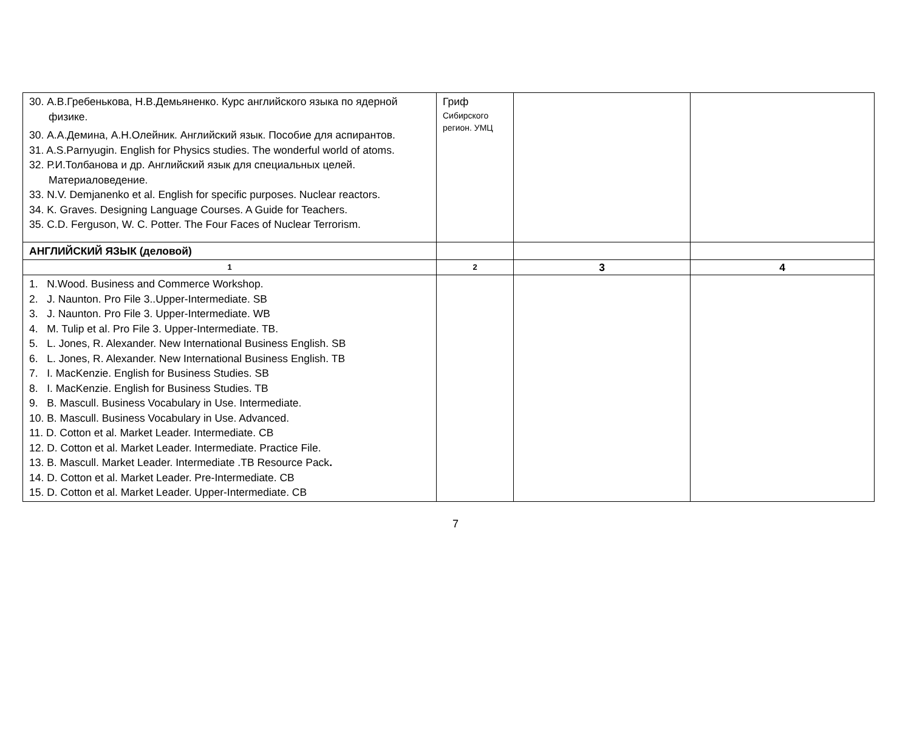| 30. А.В.Гребенькова, Н.В.Демьяненко. Курс английского языка по ядерной физике. 30. А.А.Демина, А.Н.Олейник. Английский язык. Пособие для аспирантов. 31. A.S.Parnyugin. English for Physics studies. The wonderful world of atoms. 32. Р.И.Толбанова и др. Английский язык для специальных целей. Материаловедение. 33. N.V. Demjanenko et al. English for specific purposes. Nuclear reactors. 34. K. Graves. Designing Language Courses. A Guide for Teachers. 35. C.D. Ferguson, W. C. Potter. The Four Faces of Nuclear Terrorism. | Гриф Сибирского регион. УМЦ | | |
| АНГЛИЙСКИЙ ЯЗЫК (деловой) | | | |
| 1 | 2 | 3 | 4 |
| 1. N.Wood. Business and Commerce Workshop. 2. J. Naunton. Pro File 3..Upper-Intermediate. SB 3. J. Naunton. Pro File 3. Upper-Intermediate. WB 4. M. Tulip et al. Pro File 3. Upper-Intermediate. TB. 5. L. Jones, R. Alexander. New International Business English. SB 6. L. Jones, R. Alexander. New International Business English. TB 7. I. MacKenzie. English for Business Studies. SB 8. I. MacKenzie. English for Business Studies. TB 9. B. Mascull. Business Vocabulary in Use. Intermediate. 10. B. Mascull. Business Vocabulary in Use. Advanced. 11. D. Cotton et al. Market Leader. Intermediate. CB 12. D. Cotton et al. Market Leader. Intermediate. Practice File. 13. B. Mascull. Market Leader. Intermediate .TB Resource Pack . 14. D. Cotton et al. Market Leader. Pre-Intermediate. CB 15. D. Cotton et al. Market Leader. Upper-Intermediate. CB | | | |
7